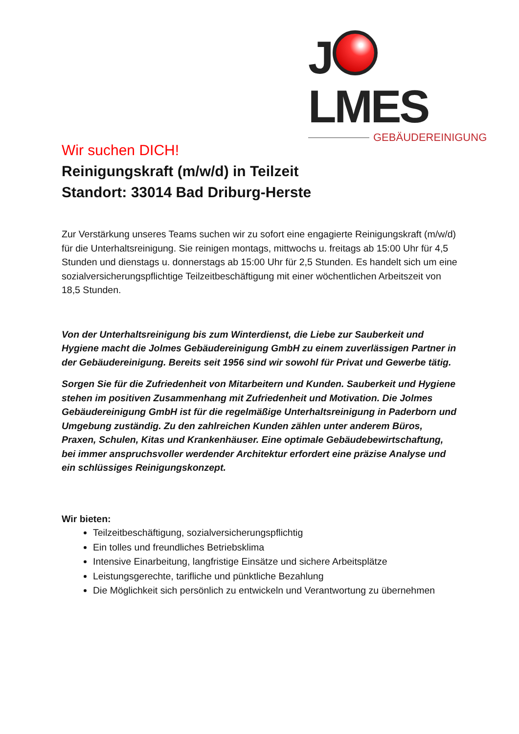J LMES
GEBÄUDEREINIGUNG
Wir suchen DICH!
Reinigungskraft (m/w/d) in Teilzeit
Standort: 33014 Bad Driburg-Herste
Zur Verstärkung unseres Teams suchen wir zu sofort eine engagierte Reinigungskraft (m/w/d) für die Unterhaltsreinigung. Sie reinigen montags, mittwochs u. freitags ab 15:00 Uhr für 4,5 Stunden und dienstags u. donnerstags ab 15:00 Uhr für 2,5 Stunden. Es handelt sich um eine sozialversicherungspflichtige Teilzeitbeschäftigung mit einer wöchentlichen Arbeitszeit von 18,5 Stunden.
Von der Unterhaltsreinigung bis zum Winterdienst, die Liebe zur Sauberkeit und Hygiene macht die Jolmes Gebäudereinigung GmbH zu einem zuverlässigen Partner in der Gebäudereinigung. Bereits seit 1956 sind wir sowohl für Privat und Gewerbe tätig.
Sorgen Sie für die Zufriedenheit von Mitarbeitern und Kunden. Sauberkeit und Hygiene stehen im positiven Zusammenhang mit Zufriedenheit und Motivation. Die Jolmes Gebäudereinigung GmbH ist für die regelmäßige Unterhaltsreinigung in Paderborn und Umgebung zuständig. Zu den zahlreichen Kunden zählen unter anderem Büros, Praxen, Schulen, Kitas und Krankenhäuser. Eine optimale Gebäudebewirtschaftung, bei immer anspruchsvoller werdender Architektur erfordert eine präzise Analyse und ein schlüssiges Reinigungskonzept.
Wir bieten:
Teilzeitbeschäftigung, sozialversicherungspflichtig
Ein tolles und freundliches Betriebsklima
Intensive Einarbeitung, langfristige Einsätze und sichere Arbeitsplätze
Leistungsgerechte, tarifliche und pünktliche Bezahlung
Die Möglichkeit sich persönlich zu entwickeln und Verantwortung zu übernehmen